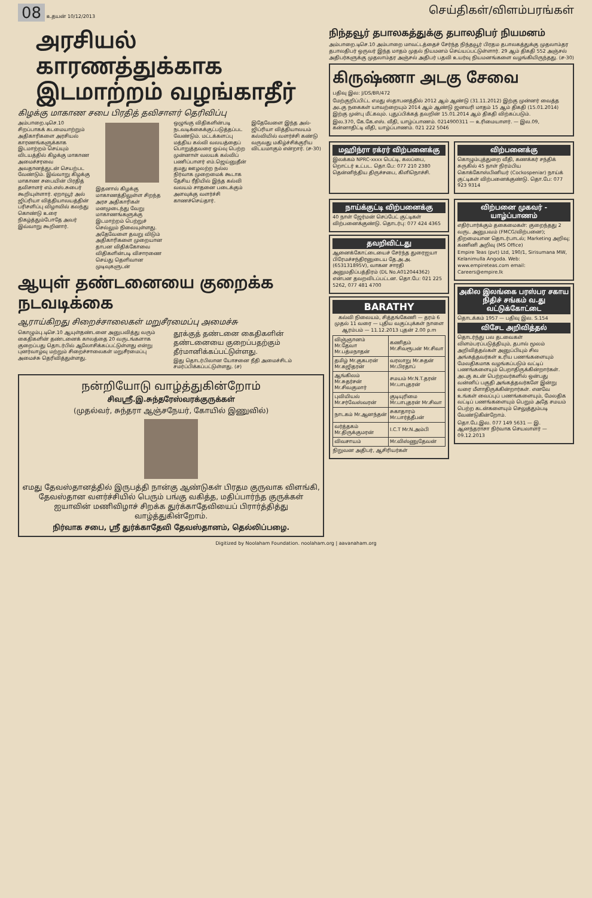08 உதயன் 10/12/2013
செய்திகள்/விளம்பரங்கள்
அரசியல் காரணத்துக்காக இடமாற்றம் வழங்காதீர்
கிழக்கு மாகாண சபை பிரதித் தவிசாளர் தெரிவிப்பு
அம்பாறை.டிசெ.10 சிறப்பாகக் கடமையாற்றும் அதிகாரிகளை அரசியல் காரணங்களுக்காக இடமாற்றம் செய்யும் விடயத்தில் கிழக்கு மாகாண அமைச்சரவை அவதானத்துடன் செயற்பட வேண்டும். இவ்வாறு கிழக்கு மாகாண சபையின் பிரதித் தவிசாளர் எம்.எஸ்.சுபைர் கூறியுள்ளார். ஏறாவூர் அல் ஜிப்ரியா வித்தியாலயத்தின் பரிசளிப்பு விழாவில் கலந்து கொண்டு உரை நிகழ்த்தும்போதே அவர் இவ்வாறு கூறினார்.
இதனால் கிழக்கு மாகாணத்திலுள்ள சிறந்த அரச அதிகாரிகள் மனமுடைந்து வேறு மாகாணங்களுக்கு இடமாற்றம் பெற்றுச் செல்லும் நிலையுள்ளது. அதேவேளை தவறு விடும் அதிகாரிகளை முறையான தாபன விதிக்கோவை விதிகளின்படி விசாரணை செய்து தெளிவான முடிவுகளுடன்
ஒழுங்கு விதிகளின்படி நடவடிக்கைக்குட்படுத்தப்பட வேண்டும். மட்டக்களப்பு மத்திய கல்வி வலயத்தைப் பொறுத்தவரை ஓய்வு பெற்ற முன்னாள் வலயக் கல்விப் பணிப்பாளர் எம்.ஜெய்னுதீன் தமது ஊழலற்ற நல்ல நிர்வாக முறைமைக் கூடாக தேசிய ரீதியில் இந்த கல்வி வலயம் சாதனை படைக்கும் அளவுக்கு வளர்ச்சி காணச்செய்தார்.
இதேவேளை இந்த அல்-ஜிப்ரியா வித்தியாலயம் கல்வியில் வளர்ச்சி கண்டு வருவது மகிழ்ச்சிக்குரிய விடயமாகும் என்றார். (ச-30)
ஆயுள் தண்டனையை குறைக்க நடவடிக்கை
ஆராய்கிறது சிறைச்சாலைகள் மறுசீரமைப்பு அமைச்சு
கொழும்பு.டிசெ.10 ஆயுள்தண்டனை அனுபவித்து வரும் கைதிகளின் தண்டனைக் காலத்தை 20 வருடங்களாக குறைப்பது தொடர்பில் ஆலோசிக்கப்பட்டுள்ளது என்று புனர்வாழ்வு மற்றும் சிறைச்சாலைகள் மறுசீரமைப்பு அமைச்சு தெரிவித்துள்ளது.
தூக்குத் தண்டனை கைதிகளின் தண்டனையை குறைப்பதற்கும் தீர்மானிக்கப்பட்டுள்ளது.
இது தொடர்பிலான யோசனை நீதி அமைச்சிடம் சமர்ப்பிக்கப்பட்டுள்ளது. (ச)
நன்றியோடு வாழ்த்துகின்றோம்
சிவஸ்ரீ.இ.சுந்தரேஸ்வரக்குருக்கள்
(முதல்வர், சுந்தரா ஆஞ்சநேயர், கோயில் இணுவில்)
எமது தேவஸ்தானத்தில் இருபத்தி நான்கு ஆண்டுகள் பிரதம குருவாக விளங்கி, தேவஸ்தான வளர்ச்சியில் பெரும் பங்கு வகித்த, மதிப்பார்ந்த குருக்கள் ஐயாவின் மணிவிழாச் சிறக்க துர்க்காதேவியைப் பிரார்த்தித்து வாழ்த்துகின்றோம்.
நிர்வாக சபை, ஸ்ரீ துர்க்காதேவி தேவஸ்தானம், தெல்லிப்பழை.
நிந்தவூர் தபாலகத்துக்கு தபாலதிபர் நியமனம்
அம்பாறை.டிசெ.10 அம்பாறை மாவட்டத்தைச் சேர்ந்த நிந்தவூர் பிரதம தபாலகத்துக்கு முதலாம்தர தபாலதிபர் ஒருவர் இந்த மாதம் முதல் நியமனம் செய்யப்பட்டுள்ளார். 29 ஆம் திகதி 552 அஞ்சல் அதிபர்களுக்கு முதலாம்தர அஞ்சல் அதிபர் பதவி உயர்வு நியமனங்களை வழங்கியிருந்தது. (ச-30)
கிருஷ்ணா அடகு சேவை
பதிவு இல: J/DS/BR/472
மேற்குறிப்பிட்ட எமது ஸ்தாபனத்தில் 2012 ஆம் ஆண்டு (31.11.2012) இற்கு முன்னர் வைத்த அடகு நகைகள் யாவற்றையும் 2014 ஆம் ஆண்டு ஜனவரி மாதம் 15 ஆம் திகதி (15.01.2014) இற்கு முன்பு மீட்கவும். புதுப்பிக்கத் தவறின் 15.01.2014 ஆம் திகதி விற்கப்படும்.
இல.370, கே.கே.எஸ். வீதி, யாழ்ப்பாணம். 0214900311 — உரிமையாளர். — இல.09, கன்னாதிட்டி வீதி, யாழ்ப்பாணம். 021 222 5046
மஹிந்ரா ரக்ரர் விற்பனைக்கு
இலக்கம் NPRC-xxxx பெட்டி, கலப்பை, றொட்டர் உட்பட. தொ.பே: 077 210 2380 தென்னிந்திய திருச்சபை, கிளிநொச்சி.
விற்பனைக்கு
கொழும்புத்துறை வீதி, கணக்கர் சந்திக் சுருகில் 45 நாள் நிரம்பிய கொக்கோஸ்பினியர் (Cockospeniar) நாய்க் குட்டிகள் விற்பனைக்குண்டு. தொ.பே: 077 923 9314
நாய்க்குட்டி விற்பனைக்கு
40 நாள் ஜேர்மன் செப்பேட் குட்டிகள் விற்பனைக்குண்டு. தொடர்பு: 077 424 4365
தவறிவிட்டது
ஆனைக்கோட்டையைச் சேர்ந்த துரைஐயா பிரேமச்சந்திரனுடைய தே.அ.அ. (653131895V), வாகன சாரதி அனுமதிப்பத்திரம் (DL No.A012044362) என்பன தவறவிடப்பட்டன. தொ.பே: 021 225 5262, 077 481 4700
BARATHY
கல்வி நிலையம், சித்தங்கேணி — தரம் 6 முதல் 11 வரை — புதிய வகுப்புக்கள் நாளை ஆரம்பம் — 11.12.2013 புதன் 2.00 p.m
| விஞ்ஞானம் Mr.தேவா Mr.பத்மநாதன் | கணிதம் Mr.சிவரூபன் Mr.சிவா |
| தமிழ் Mr.குகபரன் Mr.கஜிதரன் | வரலாறு Mr.சுதன் Mr.பிரதாப் |
| ஆங்கிலம் Mr.சுதர்சன் Mr.சிவகுமார் | சமயம் Mr.N.T.தரன் Mr.பாபுதரன் |
| புவியியல் Mr.சர்வேஸ்வரன் | குடியுரிமை Mr.பாபுதரன் Mr.சிவா |
| நாடகம் Mr.ஆனந்தன் | சுகாதாரம் Mr.பார்த்தீபன் |
| வர்த்தகம் Mr.திருக்குமரன் | I.C.T Mr.N.அம்பி |
| விவசாயம் | Mr.விஸ்ணுதேவன் |
நிறுவன அதிபர், ஆசிரியர்கள்
விற்பனை முகவர் - யாழ்ப்பாணம்
எதிர்பார்க்கும் தகைமைகள்: குறைந்தது 2 வருட அனுபவம் (FMCG/விற்பனை); திறமையான தொடர்பாடல்; Marketing அறிவு; கணினி அறிவு (MS Office)
Empire Teas (pvt) Ltd, 190/1, Sirisumana MW, Kelanimulla Angoda. Web: www.empireteas.com email: Careers@empire.lk
அகில இலங்கை பரஸ்பர சகாய நிதிச் சங்கம் வ.து வட்டுக்கோட்டை
தொடக்கம் 1957 — பதிவு இல. S.154
விசேட அறிவித்தல்
தொடர்ந்து பல தடவைகள் விளம்பரப்படுத்தியும், தபால் மூலம் அறிவித்தல்கள் அனுப்பியும் சில அங்கத்தவர்கள் உரிய பணங்களையும் மேலதிகமாக வழங்கப்படும் வட்டிப் பணங்களையும் பெறாதிருக்கின்றார்கள். அடகு கடன் பெற்றவர்களில் ஒன்பது வன்னிப் பகுதி அங்கத்தவர்களே இன்று வரை மீளாதிருக்கின்றார்கள். எனவே உங்கள் வைப்புப் பணங்களையும், மேலதிக வட்டிப் பணங்களையும் பெறும் அதே சமயம் பெற்ற கடன்களையும் செலுத்தும்படி வேண்டுகின்றோம்.
தொ.பே.இல. 077 149 5631 — இ. ஆனந்தராசா நிர்வாக செயலாளர் — 09.12.2013
Digitized by Noolaham Foundation. noolaham.org | aavanaham.org